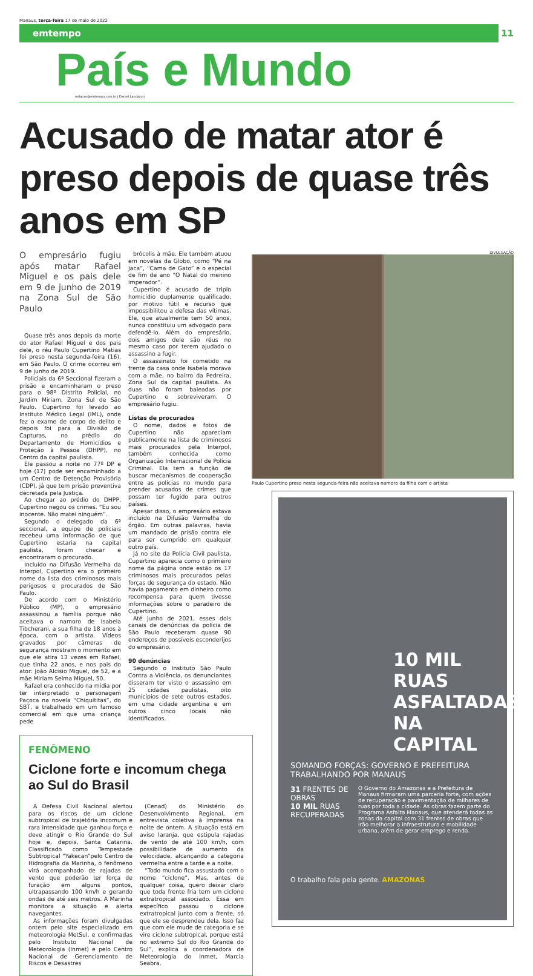Manaus, terça-feira 17 de maio de 2022
emtempo
11
País e Mundo
redacao@emtempo.com.br | Daniel Landazuri
Acusado de matar ator é preso depois de quase três anos em SP
O empresário fugiu após matar Rafael Miguel e os pais dele em 9 de junho de 2019 na Zona Sul de São Paulo
Quase três anos depois da morte do ator Rafael Miguel e dos pais dele, o réu Paulo Cupertino Matias foi preso nesta segunda-feira (16), em São Paulo. O crime ocorreu em 9 de junho de 2019.
Policiais da 6ª Seccional fizeram a prisão e encaminharam o preso para o 98º Distrito Policial, no Jardim Miriam, Zona Sul de São Paulo. Cupertino foi levado ao Instituto Médico Legal (IML), onde fez o exame de corpo de delito e depois foi para a Divisão de Capturas, no prédio do Departamento de Homicídios e Proteção à Pessoa (DHPP), no Centro da capital paulista.
Ele passou a noite no 77º DP e hoje (17) pode ser encaminhado a um Centro de Detenção Provisória (CDP), já que tem prisão preventiva decretada pela Justiça.
Ao chegar ao prédio do DHPP, Cupertino negou os crimes. “Eu sou inocente. Não matei ninguém”.
Segundo o delegado da 6ª seccional, a equipe de policiais recebeu uma informação de que Cupertino estaria na capital paulista, foram checar e encontraram o procurado.
Incluído na Difusão Vermelha da Interpol, Cupertino era o primeiro nome da lista dos criminosos mais perigosos e procurados de São Paulo.
De acordo com o Ministério Público (MP), o empresário assassinou a família porque não aceitava o namoro de Isabela Tibcherani, a sua filha de 18 anos à época, com o artista. Vídeos gravados por câmeras de segurança mostram o momento em que ele atira 13 vezes em Rafael, que tinha 22 anos, e nos pais do ator: João Alcisio Miguel, de 52, e a mãe Miriam Selma Miguel, 50.
Rafael era conhecido na mídia por ter interpretado o personagem Paçoca na novela “Chiquititas”, do SBT, e trabalhado em um famoso comercial em que uma criança pede
brócolis à mãe. Ele também atuou em novelas da Globo, como “Pé na Jaca”, “Cama de Gato” e o especial de fim de ano “O Natal do menino imperador”.
Cupertino é acusado de triplo homicídio duplamente qualificado, por motivo fútil e recurso que impossibilitou a defesa das vítimas. Ele, que atualmente tem 50 anos, nunca constituiu um advogado para defendê-lo. Além do empresário, dois amigos dele são réus no mesmo caso por terem ajudado o assassino a fugir.
O assassinato foi cometido na frente da casa onde Isabela morava com a mãe, no bairro da Pedreira, Zona Sul da capital paulista. As duas não foram baleadas por Cupertino e sobreviveram. O empresário fugiu.
Listas de procurados
O nome, dados e fotos de Cupertino não apareciam publicamente na lista de criminosos mais procurados pela Interpol, também conhecida como Organização Internacional de Polícia Criminal. Ela tem a função de buscar mecanismos de cooperação entre as polícias no mundo para prender acusados de crimes que possam ter fugido para outros países.
Apesar disso, o empresário estava incluído na Difusão Vermelha do órgão. Em outras palavras, havia um mandado de prisão contra ele para ser cumprido em qualquer outro país.
Já no site da Polícia Civil paulista, Cupertino aparecia como o primeiro nome da página onde estão os 17 criminosos mais procurados pelas forças de segurança do estado. Não havia pagamento em dinheiro como recompensa para quem tivesse informações sobre o paradeiro de Cupertino.
Até junho de 2021, esses dois canais de denúncias da polícia de São Paulo receberam quase 90 endereços de possíveis esconderijos do empresário.
90 denúncias
Segundo o Instituto São Paulo Contra a Violência, os denunciantes disseram ter visto o assassino em 25 cidades paulistas, oito municípios de sete outros estados, em uma cidade argentina e em outros cinco locais não identificados.
FENÔMENO
Ciclone forte e incomum chega ao Sul do Brasil
A Defesa Civil Nacional alertou para os riscos de um ciclone subtropical de trajetória incomum e rara intensidade que ganhou força e deve atingir o Rio Grande do Sul hoje e, depois, Santa Catarina. Classificado como Tempestade Subtropical “Yakecan”pelo Centro de Hidrografia da Marinha, o fenômeno virá acompanhado de rajadas de vento que poderão ter força de furação em alguns pontos, ultrapassando 100 km/h e gerando ondas de até seis metros. A Marinha monitora a situação e alerta navegantes.
As informações foram divulgadas ontem pelo site especializado em meteorologia MetSul, e confirmadas pelo Instituto Nacional de Meteorologia (Inmet) e pelo Centro Nacional de Gerenciamento de Riscos e Desastres
(Cenad) do Ministério do Desenvolvimento Regional, em entrevista coletiva à imprensa na noite de ontem. A situação está em aviso laranja, que estipula rajadas de vento de até 100 km/h, com possibilidade de aumento da velocidade, alcançando a categoria vermelha entre a tarde e a noite.
“Todo mundo fica assustado com o nome “ciclone”. Mas, antes de qualquer coisa, quero deixar claro que toda frente fria tem um ciclone extratropical associado. Essa em específico passou o ciclone extratropical junto com a frente, só que ele se desprendeu dela. Isso faz que com ele mude de categoria e se vire ciclone subtropical, porque está no extremo Sul do Rio Grande do Sul”, explica a coordenadora de Meteorologia do Inmet, Marcia Seabra.
DIVULGAÇÃO
Paulo Cupertino preso nesta segunda-feira não aceitava namoro da filha com o artista
10 MIL RUAS ASFALTADAS NA CAPITAL
SOMANDO FORÇAS: GOVERNO E PREFEITURA TRABALHANDO POR MANAUS
31 FRENTES DE OBRAS
10 MIL RUAS RECUPERADAS
O Governo do Amazonas e a Prefeitura de Manaus firmaram uma parceria forte, com ações de recuperação e pavimentação de milhares de ruas por toda a cidade. As obras fazem parte do Programa Asfalta Manaus, que atenderá todas as zonas da capital com 31 frentes de obras que irão melhorar a infraestrutura e mobilidade urbana, além de gerar emprego e renda.
O trabalho fala pela gente. AMAZONAS